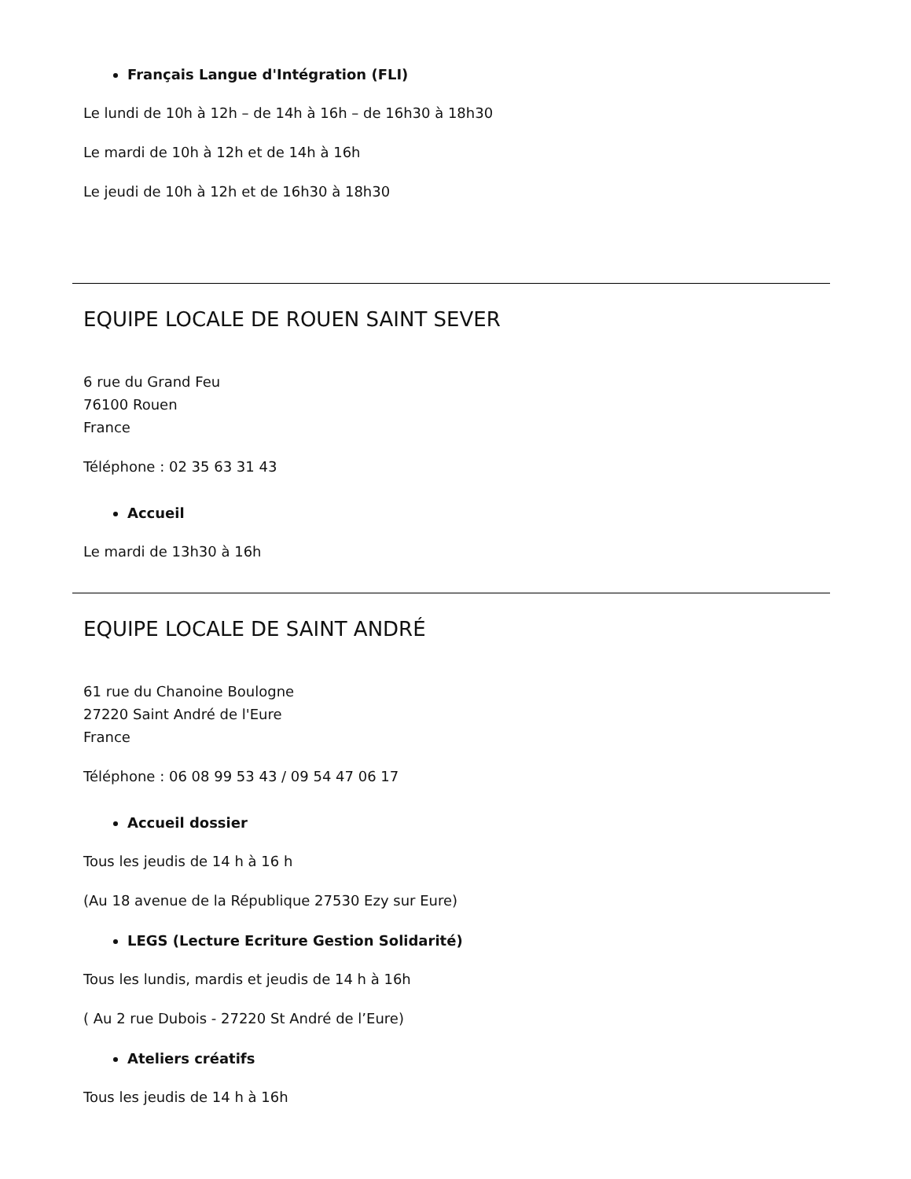Français Langue d'Intégration (FLI)
Le lundi de 10h à 12h – de 14h à 16h – de 16h30 à 18h30
Le mardi de 10h à 12h et de 14h à 16h
Le jeudi de 10h à 12h et de 16h30 à 18h30
EQUIPE LOCALE DE ROUEN SAINT SEVER
6 rue du Grand Feu
76100 Rouen
France
Téléphone : 02 35 63 31 43
Accueil
Le mardi de 13h30 à 16h
EQUIPE LOCALE DE SAINT ANDRÉ
61 rue du Chanoine Boulogne
27220 Saint André de l'Eure
France
Téléphone : 06 08 99 53 43 / 09 54 47 06 17
Accueil dossier
Tous les jeudis de 14 h à 16 h
(Au 18 avenue de la République 27530 Ezy sur Eure)
LEGS (Lecture Ecriture Gestion Solidarité)
Tous les lundis, mardis et jeudis de 14 h à 16h
( Au 2 rue Dubois - 27220 St André de l’Eure)
Ateliers créatifs
Tous les jeudis de 14 h à 16h